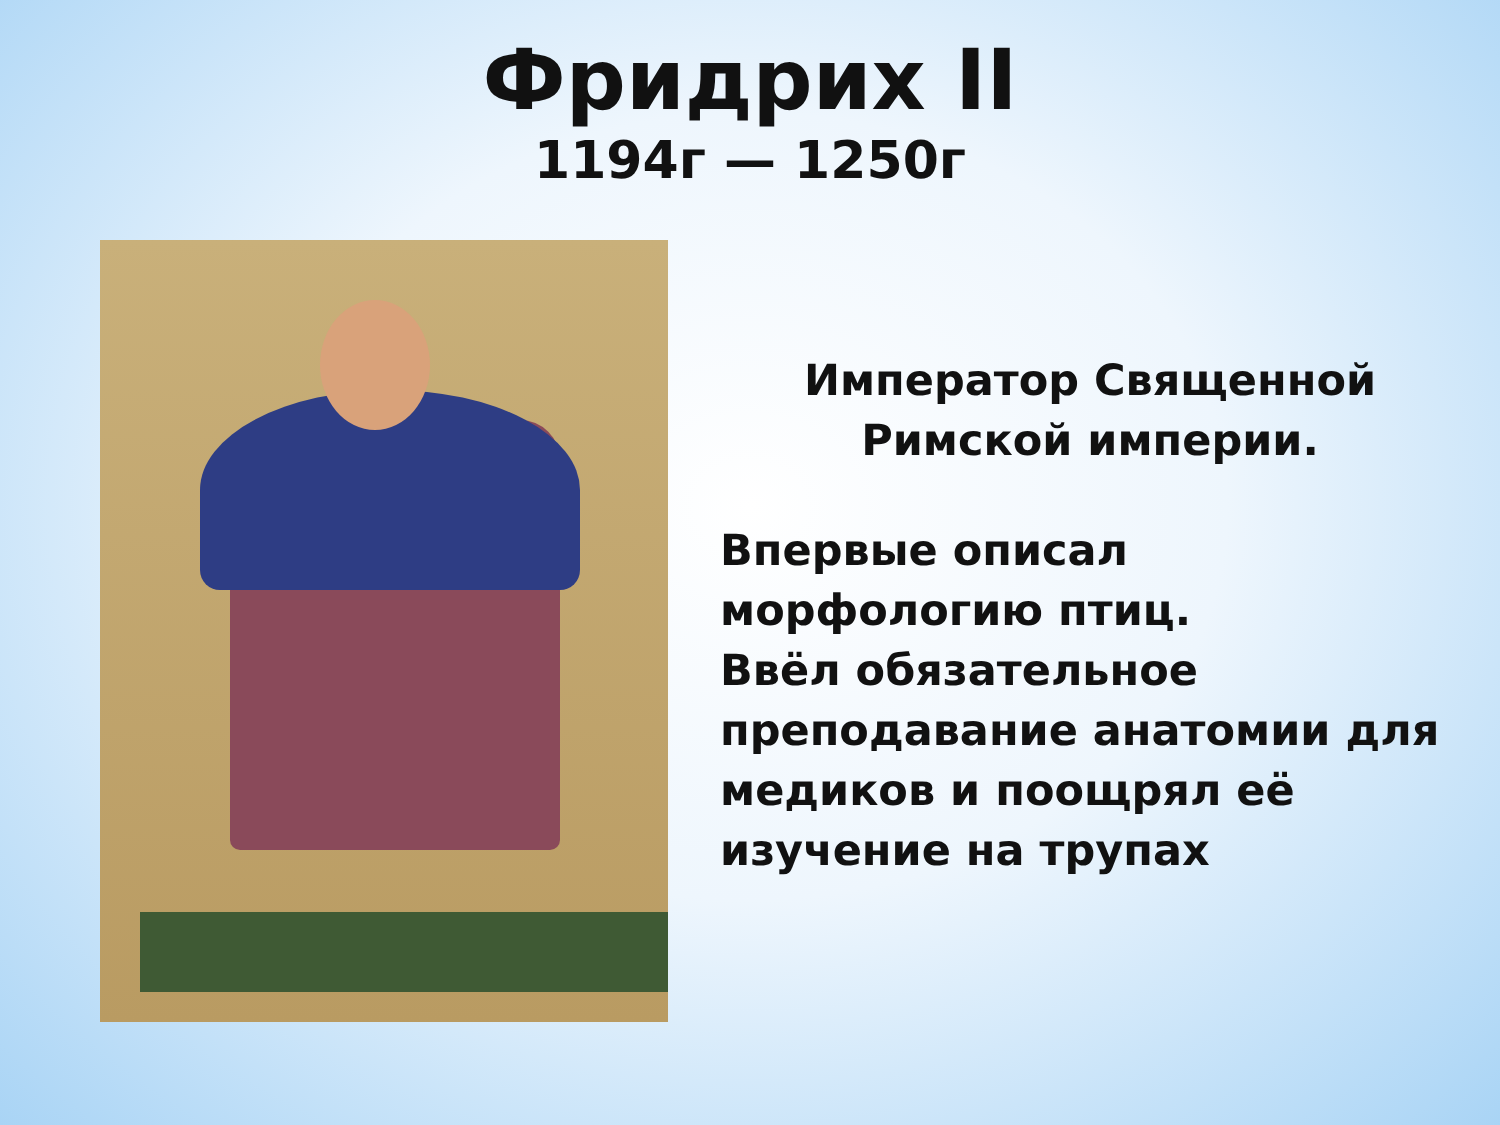Фридрих II
1194г — 1250г
Император Священной
Римской империи.
Впервые описал морфологию птиц.
Ввёл обязательное преподавание анатомии для медиков и поощрял её изучение на трупах